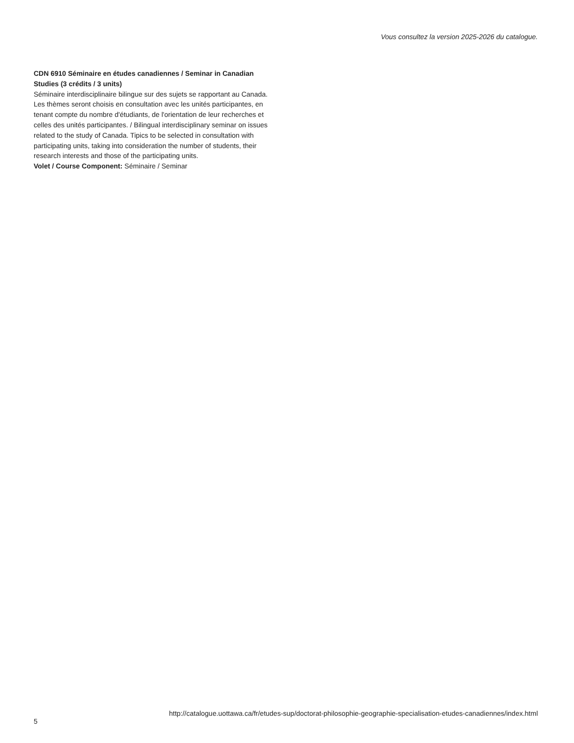Vous consultez la version 2025-2026 du catalogue.
CDN 6910 Séminaire en études canadiennes / Seminar in Canadian Studies (3 crédits / 3 units)
Séminaire interdisciplinaire bilingue sur des sujets se rapportant au Canada. Les thèmes seront choisis en consultation avec les unités participantes, en tenant compte du nombre d'étudiants, de l'orientation de leur recherches et celles des unités participantes. / Bilingual interdisciplinary seminar on issues related to the study of Canada. Tipics to be selected in consultation with participating units, taking into consideration the number of students, their research interests and those of the participating units.
Volet / Course Component: Séminaire / Seminar
5 http://catalogue.uottawa.ca/fr/etudes-sup/doctorat-philosophie-geographie-specialisation-etudes-canadiennes/index.html